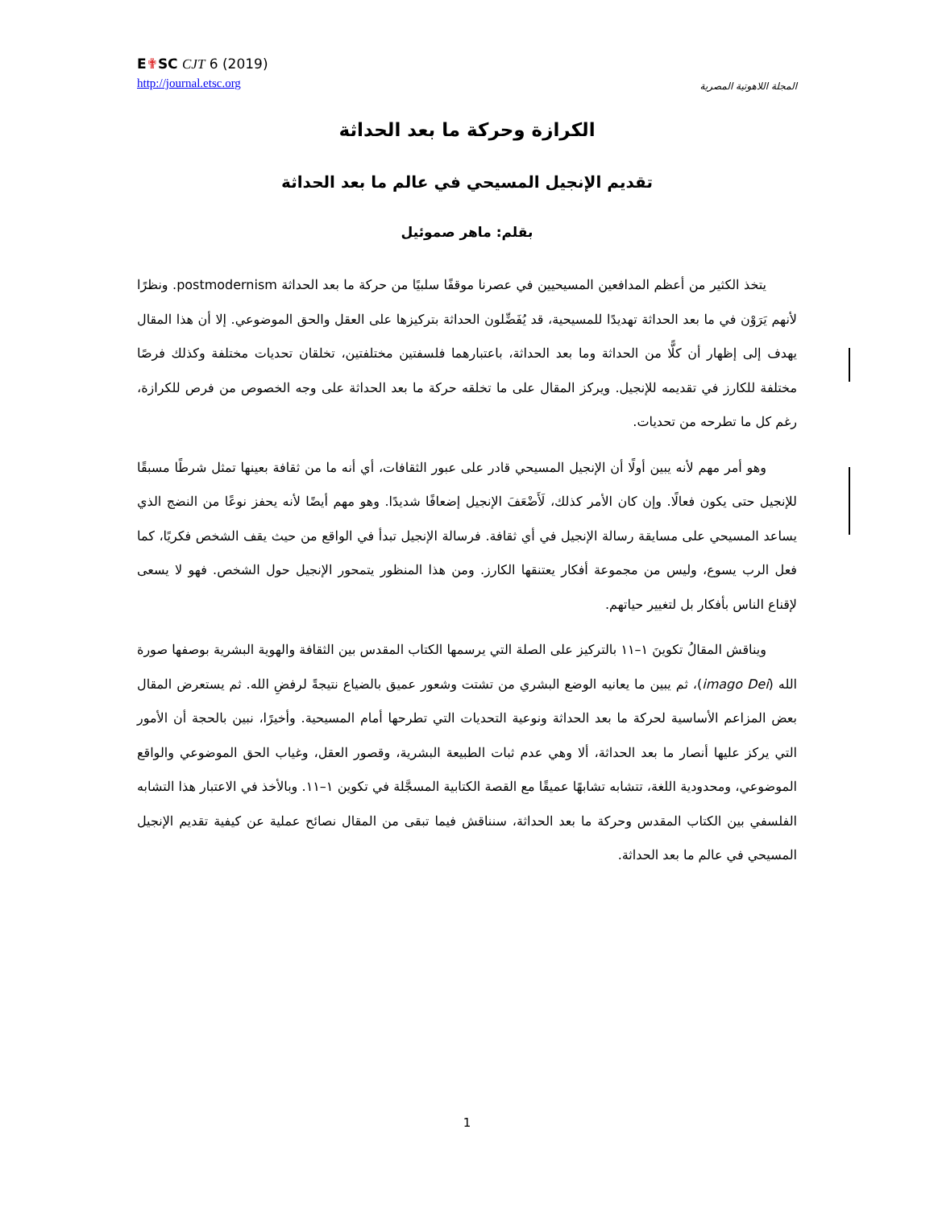E✟SC CJT 6 (2019)
http://journal.etsc.org
المجلة اللاهوتية المصرية
الكرازة وحركة ما بعد الحداثة
تقديم الإنجيل المسيحي في عالم ما بعد الحداثة
بقلم: ماهر صموئيل
يتخذ الكثير من أعظم المدافعين المسيحيين في عصرنا موقفًا سلبيًا من حركة ما بعد الحداثة postmodernism. ونظرًا لأنهم يَرَوْن في ما بعد الحداثة تهديدًا للمسيحية، قد يُفَضِّلون الحداثة بتركيزها على العقل والحق الموضوعي. إلا أن هذا المقال يهدف إلى إظهار أن كلًّا من الحداثة وما بعد الحداثة، باعتبارهما فلسفتين مختلفتين، تخلقان تحديات مختلفة وكذلك فرصًا مختلفة للكارز في تقديمه للإنجيل. ويركز المقال على ما تخلقه حركة ما بعد الحداثة على وجه الخصوص من فرص للكرازة، رغم كل ما تطرحه من تحديات.
وهو أمر مهم لأنه يبين أولًا أن الإنجيل المسيحي قادر على عبور الثقافات، أي أنه ما من ثقافة بعينها تمثل شرطًا مسبقًا للإنجيل حتى يكون فعالًا. وإن كان الأمر كذلك، لَأَضْعَفَ الإنجيل إضعافًا شديدًا. وهو مهم أيضًا لأنه يحفز نوعًا من النضج الذي يساعد المسيحي على مسايقة رسالة الإنجيل في أي ثقافة. فرسالة الإنجيل تبدأ في الواقع من حيث يقف الشخص فكريًا، كما فعل الرب يسوع، وليس من مجموعة أفكار يعتنقها الكارز. ومن هذا المنظور يتمحور الإنجيل حول الشخص. فهو لا يسعى لإقناع الناس بأفكار بل لتغيير حياتهم.
ويناقش المقالُ تكوينَ ١–١١ بالتركيز على الصلة التي يرسمها الكتاب المقدس بين الثقافة والهوية البشرية بوصفها صورة الله (imago Dei)، ثم يبين ما يعانيه الوضع البشري من تشتت وشعور عميق بالضياع نتيجةً لرفضِ الله. ثم يستعرض المقال بعض المزاعم الأساسية لحركة ما بعد الحداثة ونوعية التحديات التي تطرحها أمام المسيحية. وأخيرًا، نبين بالحجة أن الأمور التي يركز عليها أنصار ما بعد الحداثة، ألا وهي عدم ثبات الطبيعة البشرية، وقصور العقل، وغياب الحق الموضوعي والواقع الموضوعي، ومحدودية اللغة، تتشابه تشابهًا عميقًا مع القصة الكتابية المسجَّلة في تكوين ١–١١. وبالأخذ في الاعتبار هذا التشابه الفلسفي بين الكتاب المقدس وحركة ما بعد الحداثة، سنناقش فيما تبقى من المقال نصائح عملية عن كيفية تقديم الإنجيل المسيحي في عالم ما بعد الحداثة.
1